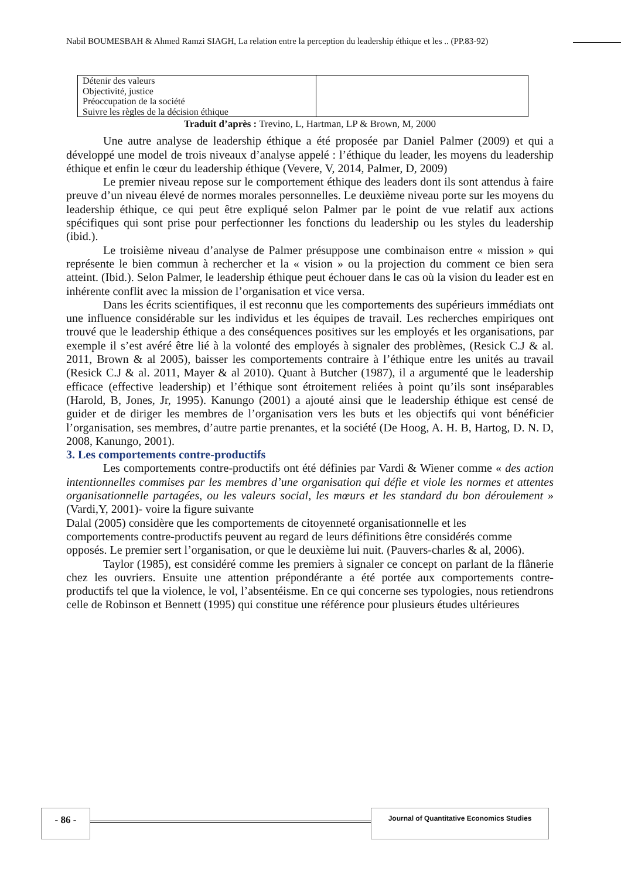Nabil BOUMESBAH & Ahmed Ramzi SIAGH, La relation entre la perception du leadership éthique et les .. (PP.83-92)
| Détenir des valeurs Objectivité, justice Préoccupation de la société Suivre les règles de la décision éthique | |
Traduit d’après : Trevino, L, Hartman, LP & Brown, M, 2000
Une autre analyse de leadership éthique a été proposée par Daniel Palmer (2009) et qui a développé une model de trois niveaux d’analyse appelé : l’éthique du leader, les moyens du leadership éthique et enfin le cœur du leadership éthique (Vevere, V, 2014, Palmer, D, 2009)
Le premier niveau repose sur le comportement éthique des leaders dont ils sont attendus à faire preuve d’un niveau élevé de normes morales personnelles. Le deuxième niveau porte sur les moyens du leadership éthique, ce qui peut être expliqué selon Palmer par le point de vue relatif aux actions spécifiques qui sont prise pour perfectionner les fonctions du leadership ou les styles du leadership (ibid.).
Le troisième niveau d’analyse de Palmer présuppose une combinaison entre « mission » qui représente le bien commun à rechercher et la « vision » ou la projection du comment ce bien sera atteint. (Ibid.). Selon Palmer, le leadership éthique peut échouer dans le cas où la vision du leader est en inhérente conflit avec la mission de l’organisation et vice versa.
Dans les écrits scientifiques, il est reconnu que les comportements des supérieurs immédiats ont une influence considérable sur les individus et les équipes de travail. Les recherches empiriques ont trouvé que le leadership éthique a des conséquences positives sur les employés et les organisations, par exemple il s’est avéré être lié à la volonté des employés à signaler des problèmes, (Resick C.J & al. 2011, Brown & al 2005), baisser les comportements contraire à l’éthique entre les unités au travail (Resick C.J & al. 2011, Mayer & al 2010). Quant à Butcher (1987), il a argumenté que le leadership efficace (effective leadership) et l’éthique sont étroitement reliées à point qu’ils sont inséparables (Harold, B, Jones, Jr, 1995). Kanungo (2001) a ajouté ainsi que le leadership éthique est censé de guider et de diriger les membres de l’organisation vers les buts et les objectifs qui vont bénéficier l’organisation, ses membres, d’autre partie prenantes, et la société (De Hoog, A. H. B, Hartog, D. N. D, 2008, Kanungo, 2001).
3. Les comportements contre-productifs
Les comportements contre-productifs ont été définies par Vardi & Wiener comme « des action intentionnelles commises par les membres d’une organisation qui défie et viole les normes et attentes organisationnelle partagées, ou les valeurs social, les mœurs et les standard du bon déroulement » (Vardi,Y, 2001)- voire la figure suivante
Dalal (2005) considère que les comportements de citoyenneté organisationnelle et les comportements contre-productifs peuvent au regard de leurs définitions être considérés comme opposés. Le premier sert l’organisation, or que le deuxième lui nuit. (Pauvers-charles & al, 2006).
Taylor (1985), est considéré comme les premiers à signaler ce concept on parlant de la flânerie chez les ouvriers. Ensuite une attention prépondérante a été portée aux comportements contre-productifs tel que la violence, le vol, l’absentéisme. En ce qui concerne ses typologies, nous retiendrons celle de Robinson et Bennett (1995) qui constitue une référence pour plusieurs études ultérieures
- 86 - Journal of Quantitative Economics Studies